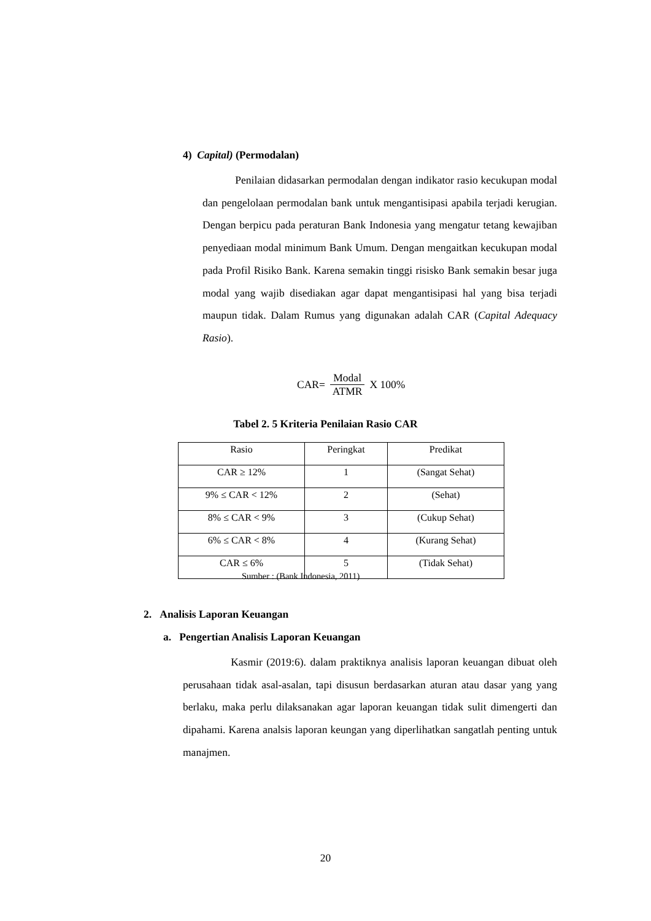4) Capital) (Permodalan)
Penilaian didasarkan permodalan dengan indikator rasio kecukupan modal dan pengelolaan permodalan bank untuk mengantisipasi apabila terjadi kerugian. Dengan berpicu pada peraturan Bank Indonesia yang mengatur tetang kewajiban penyediaan modal minimum Bank Umum. Dengan mengaitkan kecukupan modal pada Profil Risiko Bank. Karena semakin tinggi risisko Bank semakin besar juga modal yang wajib disediakan agar dapat mengantisipasi hal yang bisa terjadi maupun tidak. Dalam Rumus yang digunakan adalah CAR (Capital Adequacy Rasio).
CAR= Modal ATMR X 100%
Tabel 2. 5 Kriteria Penilaian Rasio CAR
| Rasio | Peringkat | Predikat |
| --- | --- | --- |
| CAR ≥ 12% | 1 | (Sangat Sehat) |
| 9% ≤ CAR < 12% | 2 | (Sehat) |
| 8% ≤ CAR < 9% | 3 | (Cukup Sehat) |
| 6% ≤ CAR < 8% | 4 | (Kurang Sehat) |
| CAR ≤ 6% | 5 | (Tidak Sehat) |
Sumber : (Bank Indonesia, 2011)
2. Analisis Laporan Keuangan
a. Pengertian Analisis Laporan Keuangan
Kasmir (2019:6). dalam praktiknya analisis laporan keuangan dibuat oleh perusahaan tidak asal-asalan, tapi disusun berdasarkan aturan atau dasar yang yang berlaku, maka perlu dilaksanakan agar laporan keuangan tidak sulit dimengerti dan dipahami. Karena analsis laporan keungan yang diperlihatkan sangatlah penting untuk manajmen.
20